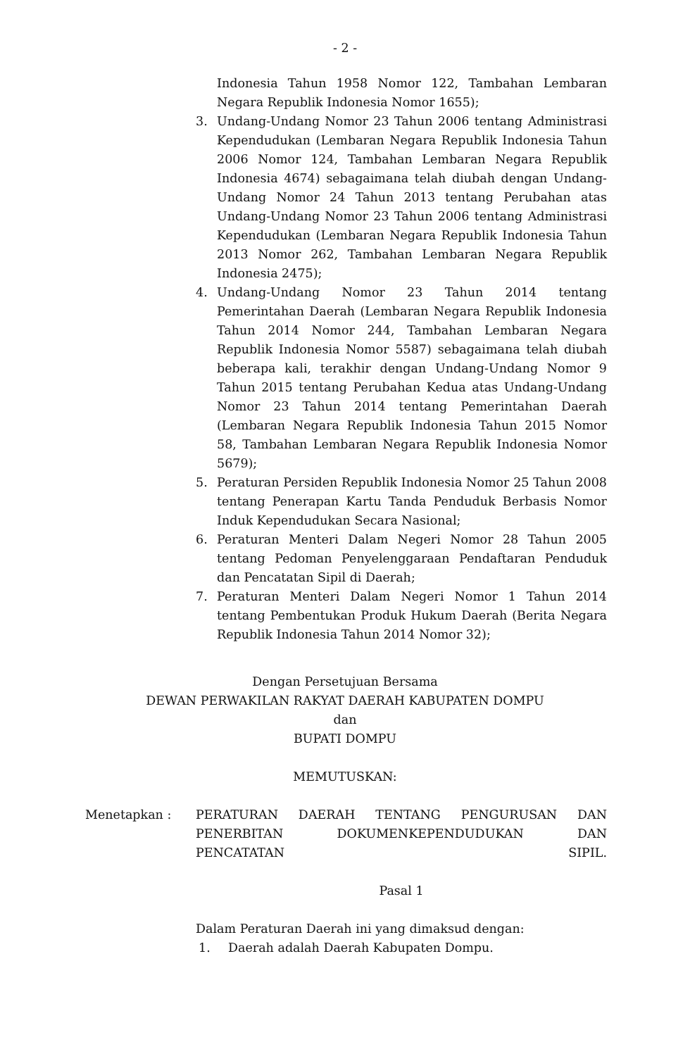- 2 -
Indonesia Tahun 1958 Nomor 122, Tambahan Lembaran Negara Republik Indonesia Nomor 1655);
3. Undang-Undang Nomor 23 Tahun 2006 tentang Administrasi Kependudukan (Lembaran Negara Republik Indonesia Tahun 2006 Nomor 124, Tambahan Lembaran Negara Republik Indonesia 4674) sebagaimana telah diubah dengan Undang-Undang Nomor 24 Tahun 2013 tentang Perubahan atas Undang-Undang Nomor 23 Tahun 2006 tentang Administrasi Kependudukan (Lembaran Negara Republik Indonesia Tahun 2013 Nomor 262, Tambahan Lembaran Negara Republik Indonesia 2475);
4. Undang-Undang Nomor 23 Tahun 2014 tentang Pemerintahan Daerah (Lembaran Negara Republik Indonesia Tahun 2014 Nomor 244, Tambahan Lembaran Negara Republik Indonesia Nomor 5587) sebagaimana telah diubah beberapa kali, terakhir dengan Undang-Undang Nomor 9 Tahun 2015 tentang Perubahan Kedua atas Undang-Undang Nomor 23 Tahun 2014 tentang Pemerintahan Daerah (Lembaran Negara Republik Indonesia Tahun 2015 Nomor 58, Tambahan Lembaran Negara Republik Indonesia Nomor 5679);
5. Peraturan Persiden Republik Indonesia Nomor 25 Tahun 2008 tentang Penerapan Kartu Tanda Penduduk Berbasis Nomor Induk Kependudukan Secara Nasional;
6. Peraturan Menteri Dalam Negeri Nomor 28 Tahun 2005 tentang Pedoman Penyelenggaraan Pendaftaran Penduduk dan Pencatatan Sipil di Daerah;
7. Peraturan Menteri Dalam Negeri Nomor 1 Tahun 2014 tentang Pembentukan Produk Hukum Daerah (Berita Negara Republik Indonesia Tahun 2014 Nomor 32);
Dengan Persetujuan Bersama
DEWAN PERWAKILAN RAKYAT DAERAH KABUPATEN DOMPU
dan
BUPATI DOMPU
MEMUTUSKAN:
Menetapkan : PERATURAN DAERAH TENTANG PENGURUSAN DAN PENERBITAN DOKUMENKEPENDUDUKAN DAN
PENCATATAN SIPIL.
Pasal 1
Dalam Peraturan Daerah ini yang dimaksud dengan:
1. Daerah adalah Daerah Kabupaten Dompu.